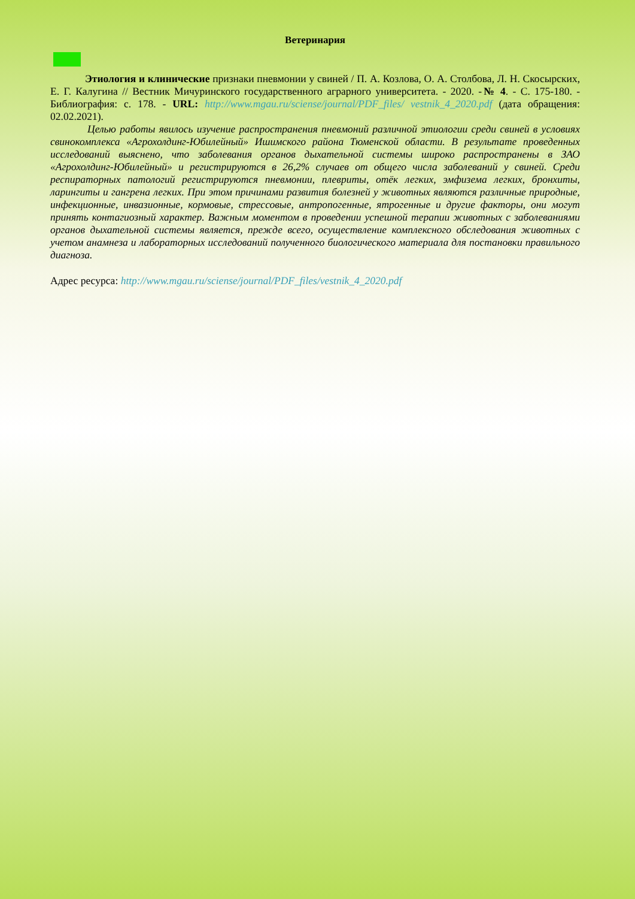Ветеринария
Этиология и клинические признаки пневмонии у свиней / П. А. Козлова, О. А. Столбова, Л. Н. Скосырских, Е. Г. Калугина // Вестник Мичуринского государственного аграрного университета. - 2020. -№ 4. - С. 175-180. - Библиография: с. 178. - URL: http://www.mgau.ru/sciense/journal/PDF_files/ vestnik_4_2020.pdf (дата обращения: 02.02.2021).
Целью работы явилось изучение распространения пневмоний различной этиологии среди свиней в условиях свинокомплекса «Агрохолдинг-Юбилейный» Ишимского района Тюменской области. В результате проведенных исследований выяснено, что заболевания органов дыхательной системы широко распространены в ЗАО «Агрохолдинг-Юбилейный» и регистрируются в 26,2% случаев от общего числа заболеваний у свиней. Среди респираторных патологий регистрируются пневмонии, плевриты, отёк легких, эмфизема легких, бронхиты, ларингиты и гангрена легких. При этом причинами развития болезней у животных являются различные природные, инфекционные, инвазионные, кормовые, стрессовые, антропогенные, ятрогенные и другие факторы, они могут принять контагиозный характер. Важным моментом в проведении успешной терапии животных с заболеваниями органов дыхательной системы является, прежде всего, осуществление комплексного обследования животных с учетом анамнеза и лабораторных исследований полученного биологического материала для постановки правильного диагноза.
Адрес ресурса: http://www.mgau.ru/sciense/journal/PDF_files/vestnik_4_2020.pdf